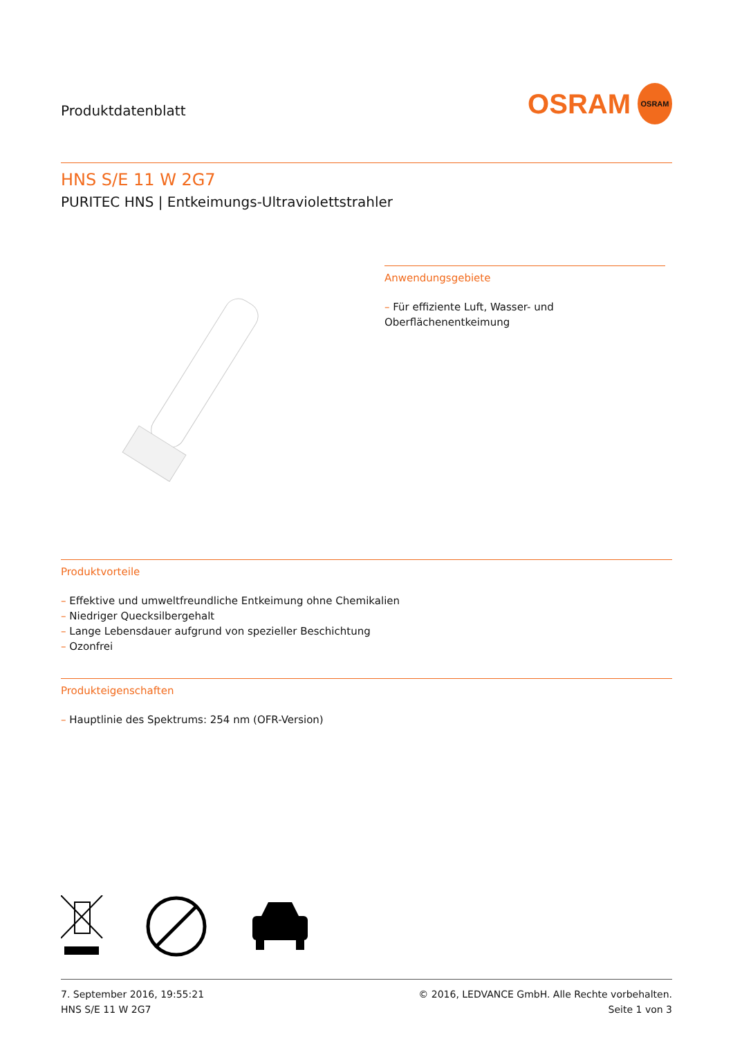Produktdatenblatt
OSRAM OSRAM
HNS S/E 11 W 2G7
PURITEC HNS | Entkeimungs-Ultraviolettstrahler
Anwendungsgebiete
– Für effiziente Luft, Wasser- und Oberflächenentkeimung
Produktvorteile
– Effektive und umweltfreundliche Entkeimung ohne Chemikalien
– Niedriger Quecksilbergehalt
– Lange Lebensdauer aufgrund von spezieller Beschichtung
– Ozonfrei
Produkteigenschaften
– Hauptlinie des Spektrums: 254 nm (OFR-Version)
7. September 2016, 19:55:21
HNS S/E 11 W 2G7
© 2016, LEDVANCE GmbH. Alle Rechte vorbehalten.
Seite 1 von 3